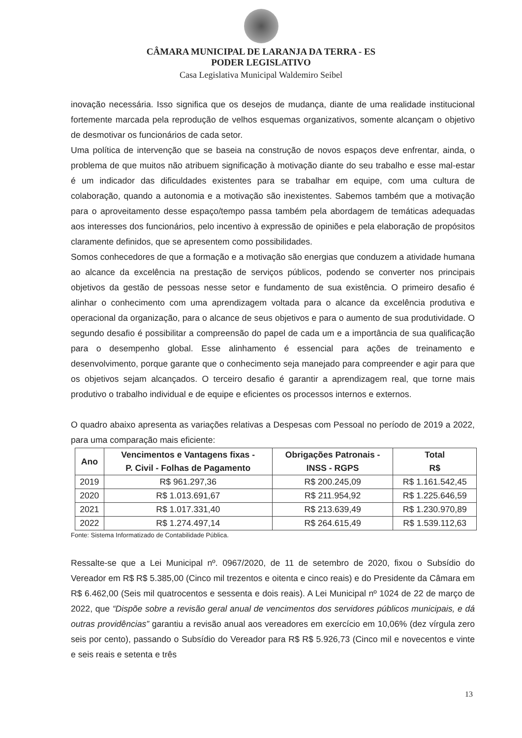CÂMARA MUNICIPAL DE LARANJA DA TERRA - ES
PODER LEGISLATIVO
Casa Legislativa Municipal Waldemiro Seibel
inovação necessária. Isso significa que os desejos de mudança, diante de uma realidade institucional fortemente marcada pela reprodução de velhos esquemas organizativos, somente alcançam o objetivo de desmotivar os funcionários de cada setor.
Uma política de intervenção que se baseia na construção de novos espaços deve enfrentar, ainda, o problema de que muitos não atribuem significação à motivação diante do seu trabalho e esse mal-estar é um indicador das dificuldades existentes para se trabalhar em equipe, com uma cultura de colaboração, quando a autonomia e a motivação são inexistentes. Sabemos também que a motivação para o aproveitamento desse espaço/tempo passa também pela abordagem de temáticas adequadas aos interesses dos funcionários, pelo incentivo à expressão de opiniões e pela elaboração de propósitos claramente definidos, que se apresentem como possibilidades.
Somos conhecedores de que a formação e a motivação são energias que conduzem a atividade humana ao alcance da excelência na prestação de serviços públicos, podendo se converter nos principais objetivos da gestão de pessoas nesse setor e fundamento de sua existência. O primeiro desafio é alinhar o conhecimento com uma aprendizagem voltada para o alcance da excelência produtiva e operacional da organização, para o alcance de seus objetivos e para o aumento de sua produtividade. O segundo desafio é possibilitar a compreensão do papel de cada um e a importância de sua qualificação para o desempenho global. Esse alinhamento é essencial para ações de treinamento e desenvolvimento, porque garante que o conhecimento seja manejado para compreender e agir para que os objetivos sejam alcançados. O terceiro desafio é garantir a aprendizagem real, que torne mais produtivo o trabalho individual e de equipe e eficientes os processos internos e externos.
O quadro abaixo apresenta as variações relativas a Despesas com Pessoal no período de 2019 a 2022, para uma comparação mais eficiente:
| Ano | Vencimentos e Vantagens fixas - P. Civil - Folhas de Pagamento | Obrigações Patronais - INSS - RGPS | Total R$ |
| --- | --- | --- | --- |
| 2019 | R$ 961.297,36 | R$ 200.245,09 | R$ 1.161.542,45 |
| 2020 | R$ 1.013.691,67 | R$ 211.954,92 | R$ 1.225.646,59 |
| 2021 | R$ 1.017.331,40 | R$ 213.639,49 | R$ 1.230.970,89 |
| 2022 | R$ 1.274.497,14 | R$ 264.615,49 | R$ 1.539.112,63 |
Fonte: Sistema Informatizado de Contabilidade Pública.
Ressalte-se que a Lei Municipal nº. 0967/2020, de 11 de setembro de 2020, fixou o Subsídio do Vereador em R$ R$ 5.385,00 (Cinco mil trezentos e oitenta e cinco reais) e do Presidente da Câmara em R$ 6.462,00 (Seis mil quatrocentos e sessenta e dois reais). A Lei Municipal nº 1024 de 22 de março de 2022, que “Dispõe sobre a revisão geral anual de vencimentos dos servidores públicos municipais, e dá outras providências” garantiu a revisão anual aos vereadores em exercício em 10,06% (dez vírgula zero seis por cento), passando o Subsídio do Vereador para R$ R$ 5.926,73 (Cinco mil e novecentos e vinte e seis reais e setenta e três
13